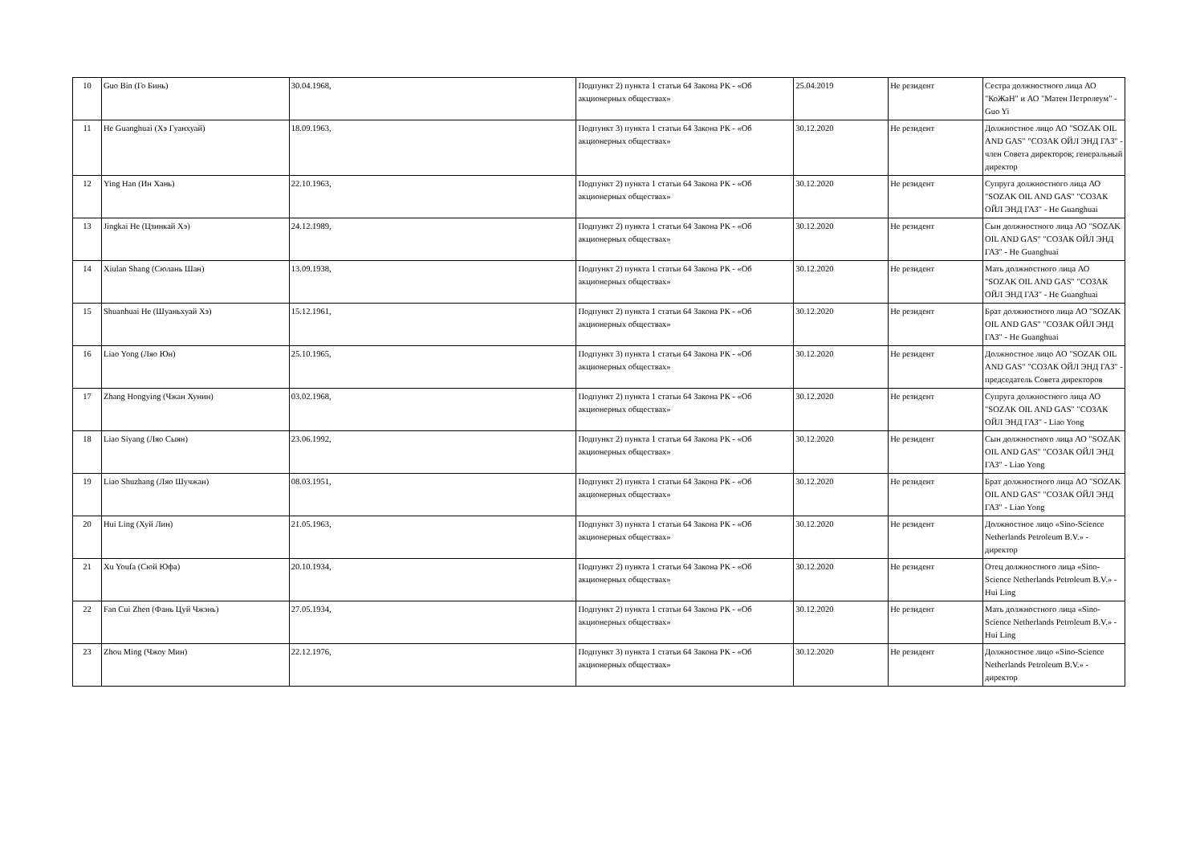| 10 | Guo Bin (Го Бинь) | 30.04.1968, | Подпункт 2) пункта 1 статьи 64 Закона РК - «Об акционерных обществах» | 25.04.2019 | Не резидент | Сестра должностного лица АО "КоЖаН" и АО "Матен Петролеум" - Guo Yi |
| 11 | He Guanghuai (Хэ Гуанхуай) | 18.09.1963, | Подпункт 3) пункта 1 статьи 64 Закона РК - «Об акционерных обществах» | 30.12.2020 | Не резидент | Должностное лицо АО "SOZAK OIL AND GAS" "СОЗАК ОЙЛ ЭНД ГАЗ" - член Совета директоров; генеральный директор |
| 12 | Ying Han (Ин Хань) | 22.10.1963, | Подпункт 2) пункта 1 статьи 64 Закона РК - «Об акционерных обществах» | 30.12.2020 | Не резидент | Супруга должностного лица АО "SOZAK OIL AND GAS" "СОЗАК ОЙЛ ЭНД ГАЗ" - He Guanghuai |
| 13 | Jingkai He (Цзинкай Хэ) | 24.12.1989, | Подпункт 2) пункта 1 статьи 64 Закона РК - «Об акционерных обществах» | 30.12.2020 | Не резидент | Сын должностного лица АО "SOZAK OIL AND GAS" "СОЗАК ОЙЛ ЭНД ГАЗ" - He Guanghuai |
| 14 | Xiulan Shang (Сюлань Шан) | 13.09.1938, | Подпункт 2) пункта 1 статьи 64 Закона РК - «Об акционерных обществах» | 30.12.2020 | Не резидент | Мать должностного лица АО "SOZAK OIL AND GAS" "СОЗАК ОЙЛ ЭНД ГАЗ" - He Guanghuai |
| 15 | Shuanhuai He (Шуаньхуай Хэ) | 15.12.1961, | Подпункт 2) пункта 1 статьи 64 Закона РК - «Об акционерных обществах» | 30.12.2020 | Не резидент | Брат должностного лица АО "SOZAK OIL AND GAS" "СОЗАК ОЙЛ ЭНД ГАЗ" - He Guanghuai |
| 16 | Liao Yong (Ляо Юн) | 25.10.1965, | Подпункт 3) пункта 1 статьи 64 Закона РК - «Об акционерных обществах» | 30.12.2020 | Не резидент | Должностное лицо АО "SOZAK OIL AND GAS" "СОЗАК ОЙЛ ЭНД ГАЗ" - председатель Совета директоров |
| 17 | Zhang Hongying (Чжан Хунин) | 03.02.1968, | Подпункт 2) пункта 1 статьи 64 Закона РК - «Об акционерных обществах» | 30.12.2020 | Не резидент | Супруга должностного лица АО "SOZAK OIL AND GAS" "СОЗАК ОЙЛ ЭНД ГАЗ" - Liao Yong |
| 18 | Liao Siyang (Ляо Сыян) | 23.06.1992, | Подпункт 2) пункта 1 статьи 64 Закона РК - «Об акционерных обществах» | 30.12.2020 | Не резидент | Сын должностного лица АО "SOZAK OIL AND GAS" "СОЗАК ОЙЛ ЭНД ГАЗ" - Liao Yong |
| 19 | Liao Shuzhang (Ляо Шучжан) | 08.03.1951, | Подпункт 2) пункта 1 статьи 64 Закона РК - «Об акционерных обществах» | 30.12.2020 | Не резидент | Брат должностного лица АО "SOZAK OIL AND GAS" "СОЗАК ОЙЛ ЭНД ГАЗ" - Liao Yong |
| 20 | Hui Ling (Хуй Лин) | 21.05.1963, | Подпункт 3) пункта 1 статьи 64 Закона РК - «Об акционерных обществах» | 30.12.2020 | Не резидент | Должностное лицо «Sino-Science Netherlands Petroleum B.V.» - директор |
| 21 | Xu Youfa (Сюй Юфа) | 20.10.1934, | Подпункт 2) пункта 1 статьи 64 Закона РК - «Об акционерных обществах» | 30.12.2020 | Не резидент | Отец должностного лица «Sino-Science Netherlands Petroleum B.V.» - Hui Ling |
| 22 | Fan Cui Zhen (Фань Цуй Чжэнь) | 27.05.1934, | Подпункт 2) пункта 1 статьи 64 Закона РК - «Об акционерных обществах» | 30.12.2020 | Не резидент | Мать должностного лица «Sino-Science Netherlands Petroleum B.V.» - Hui Ling |
| 23 | Zhou Ming (Чжоу Мин) | 22.12.1976, | Подпункт 3) пункта 1 статьи 64 Закона РК - «Об акционерных обществах» | 30.12.2020 | Не резидент | Должностное лицо «Sino-Science Netherlands Petroleum B.V.» - директор |